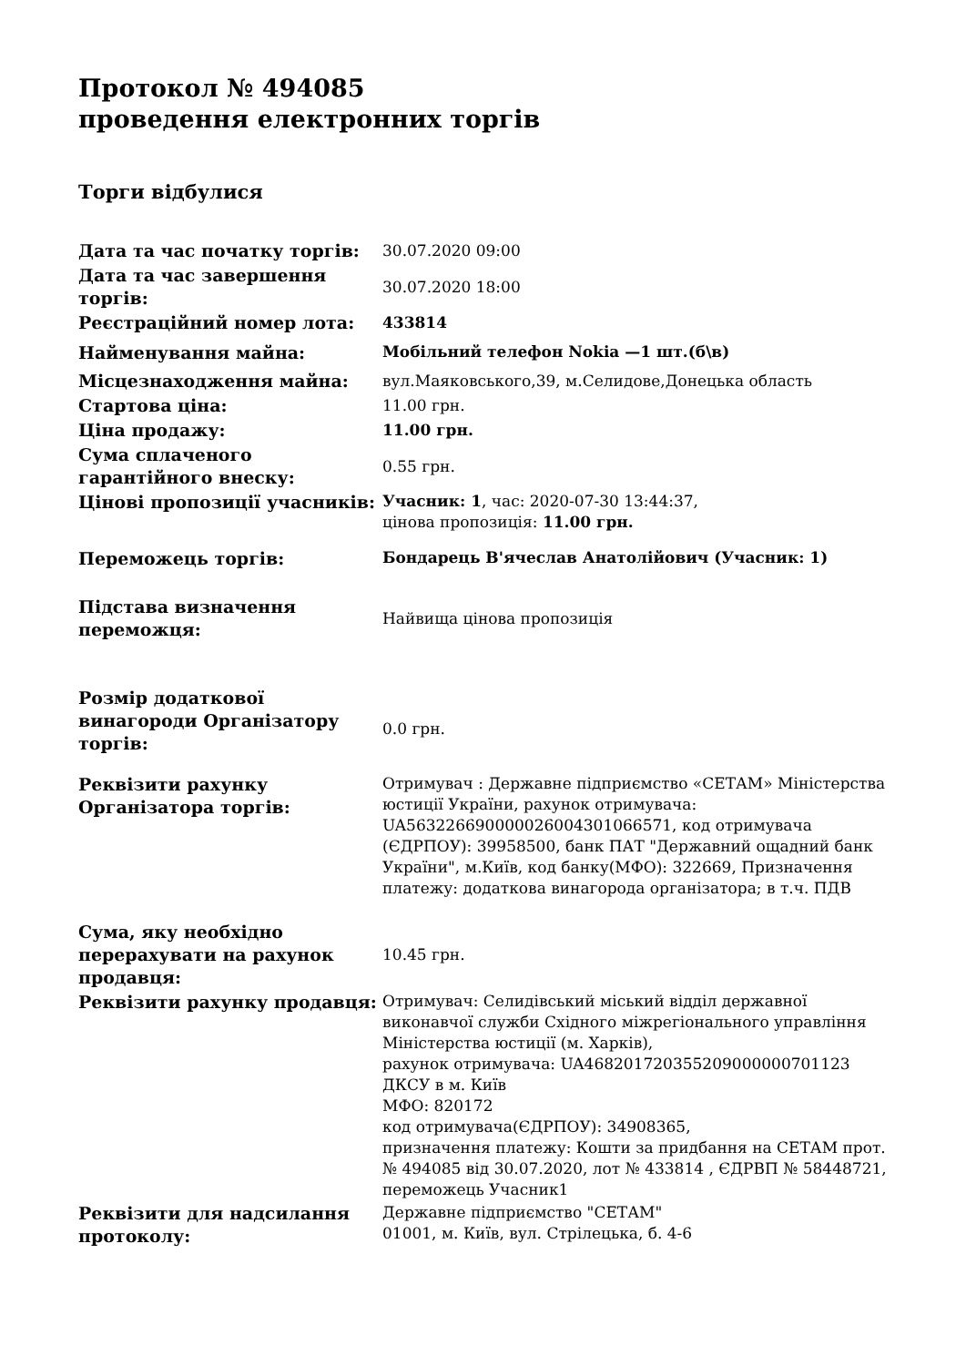Протокол № 494085
проведення електронних торгів
Торги відбулися
| Дата та час початку торгів: | 30.07.2020 09:00 |
| Дата та час завершення торгів: | 30.07.2020 18:00 |
| Реєстраційний номер лота: | 433814 |
| Найменування майна: | Мобільний телефон Nokia —1 шт.(б\в) |
| Місцезнаходження майна: | вул.Маяковського,39, м.Селидове,Донецька область |
| Стартова ціна: | 11.00 грн. |
| Ціна продажу: | 11.00 грн. |
| Сума сплаченого гарантійного внеску: | 0.55 грн. |
| Цінові пропозиції учасників: | Учасник: 1 , час: 2020-07-30 13:44:37, цінова пропозиція: 11.00 грн. |
| Переможець торгів: | Бондарець В'ячеслав Анатолійович (Учасник: 1) |
| Підстава визначення переможця: | Найвища цінова пропозиція |
| Розмір додаткової винагороди Організатору торгів: | 0.0 грн. |
| Реквізити рахунку Організатора торгів: | Отримувач : Державне підприємство «СЕТАМ» Міністерства юстиції України, рахунок отримувача: UA563226690000026004301066571, код отримувача (ЄДРПОУ): 39958500, банк ПАТ "Державний ощадний банк України", м.Київ, код банку(МФО): 322669, Призначення платежу: додаткова винагорода організатора; в т.ч. ПДВ |
| Сума, яку необхідно перерахувати на рахунок продавця: | 10.45 грн. |
| Реквізити рахунку продавця: | Отримувач: Селидівський міський відділ державної виконавчої служби Східного міжрегіонального управління Міністерства юстиції (м. Харків), рахунок отримувача: UA468201720355209000000701123 ДКСУ в м. Київ МФО: 820172 код отримувача(ЄДРПОУ): 34908365, призначення платежу: Кошти за придбання на СЕТАМ прот. № 494085 від 30.07.2020, лот № 433814 , ЄДРВП № 58448721, переможець Учасник1 |
| Реквізити для надсилання протоколу: | Державне підприємство "СЕТАМ" 01001, м. Київ, вул. Стрілецька, б. 4-6 |